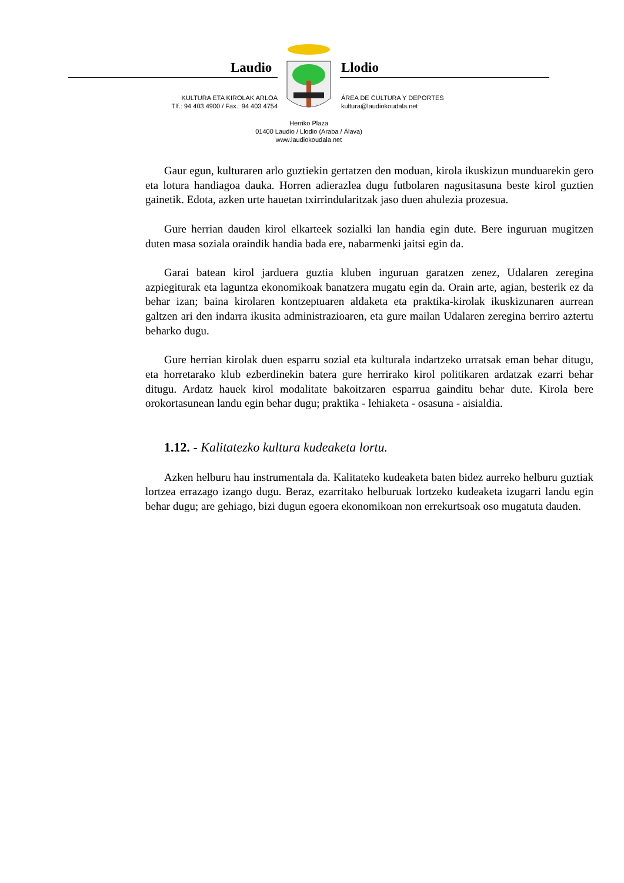Laudio Llodio
KULTURA ETA KIROLAK ARLOA
Tlf.: 94 403 4900 / Fax.: 94 403 4754
ÁREA DE CULTURA Y DEPORTES
kultura@laudiokoudala.net
Herriko Plaza
01400 Laudio / Llodio (Araba / Álava)
www.laudiokoudala.net
Gaur egun, kulturaren arlo guztiekin gertatzen den moduan, kirola ikuskizun munduarekin gero eta lotura handiagoa dauka. Horren adierazlea dugu futbolaren nagusitasuna beste kirol guztien gainetik. Edota, azken urte hauetan txirrindularitzak jaso duen ahulezia prozesua.
Gure herrian dauden kirol elkarteek sozialki lan handia egin dute. Bere inguruan mugitzen duten masa soziala oraindik handia bada ere, nabarmenki jaitsi egin da.
Garai batean kirol jarduera guztia kluben inguruan garatzen zenez, Udalaren zeregina azpiegiturak eta laguntza ekonomikoak banatzera mugatu egin da. Orain arte, agian, besterik ez da behar izan; baina kirolaren kontzeptuaren aldaketa eta praktika-kirolak ikuskizunaren aurrean galtzen ari den indarra ikusita administrazioaren, eta gure mailan Udalaren zeregina berriro aztertu beharko dugu.
Gure herrian kirolak duen esparru sozial eta kulturala indartzeko urratsak eman behar ditugu, eta horretarako klub ezberdinekin batera gure herrirako kirol politikaren ardatzak ezarri behar ditugu. Ardatz hauek kirol modalitate bakoitzaren esparrua gainditu behar dute. Kirola bere orokortasunean landu egin behar dugu; praktika - lehiaketa - osasuna - aisialdia.
1.12. - Kalitatezko kultura kudeaketa lortu.
Azken helburu hau instrumentala da. Kalitateko kudeaketa baten bidez aurreko helburu guztiak lortzea errazago izango dugu. Beraz, ezarritako helburuak lortzeko kudeaketa izugarri landu egin behar dugu; are gehiago, bizi dugun egoera ekonomikoan non errekurtsoak oso mugatuta dauden.